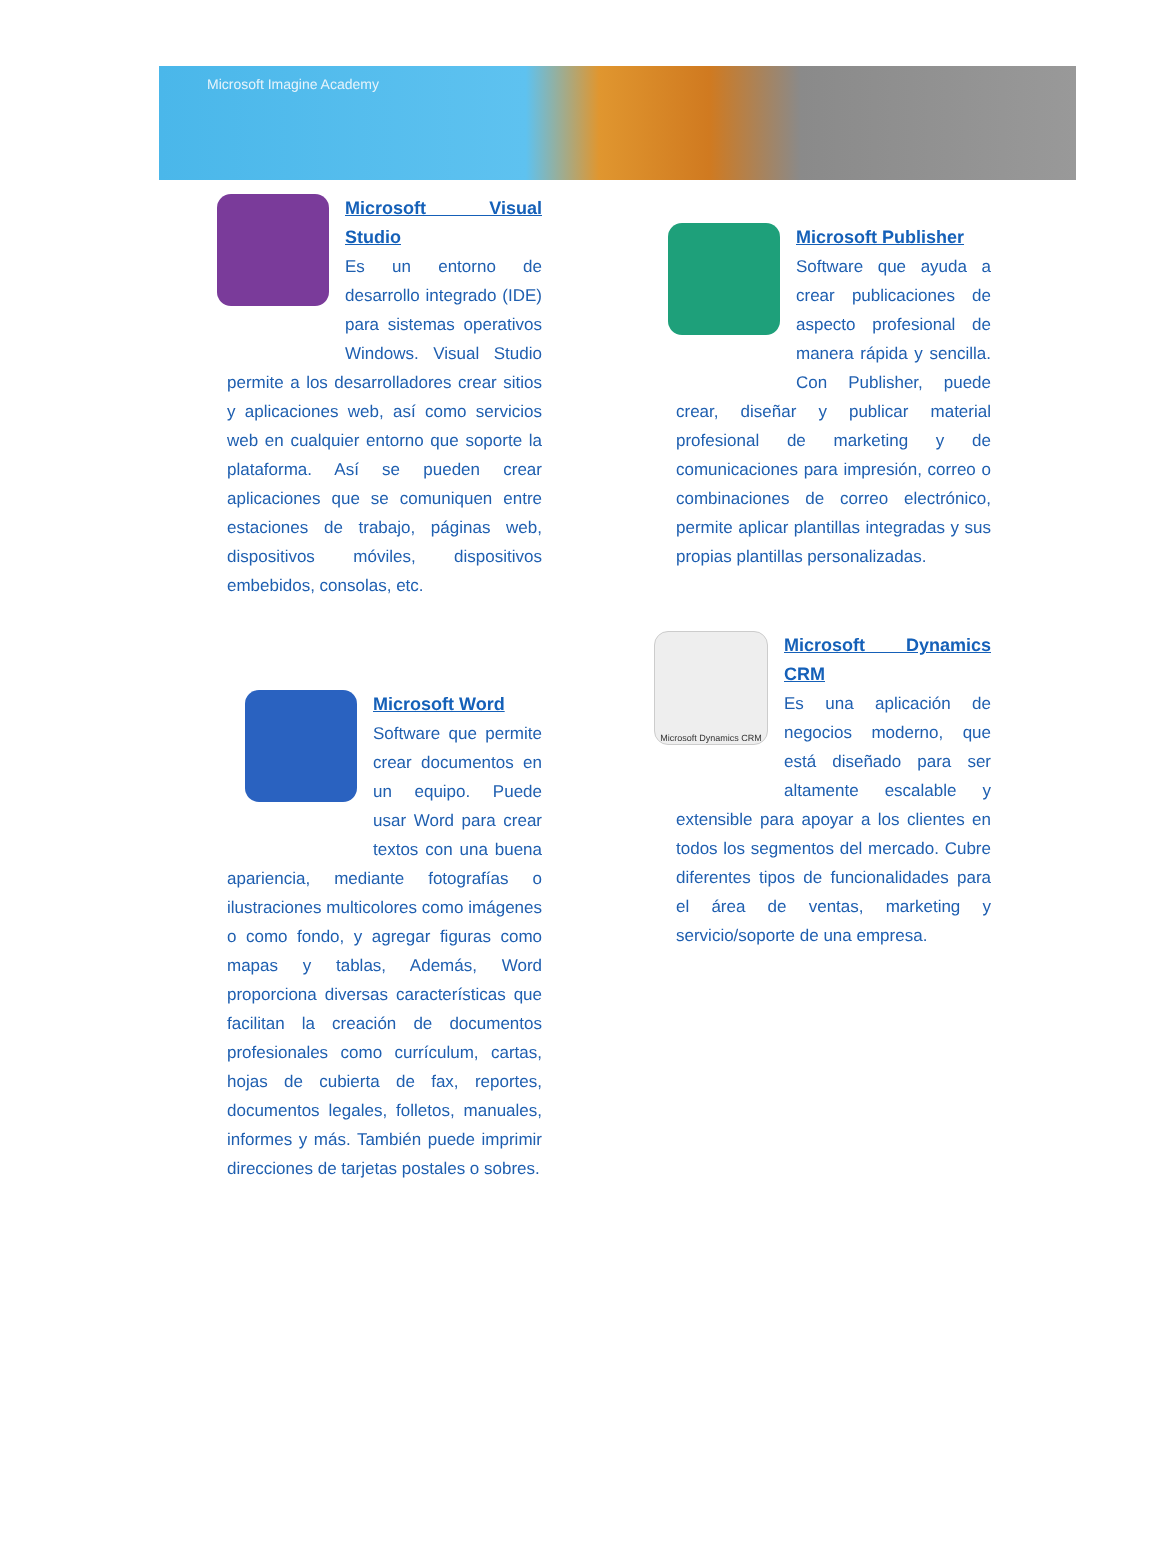Microsoft Imagine Academy
Microsoft Visual Studio
Es un entorno de desarrollo integrado (IDE) para sistemas operativos Windows. Visual Studio permite a los desarrolladores crear sitios y aplicaciones web, así como servicios web en cualquier entorno que soporte la plataforma. Así se pueden crear aplicaciones que se comuniquen entre estaciones de trabajo, páginas web, dispositivos móviles, dispositivos embebidos, consolas, etc.
Microsoft Word
Software que permite crear documentos en un equipo. Puede usar Word para crear textos con una buena apariencia, mediante fotografías o ilustraciones multicolores como imágenes o como fondo, y agregar figuras como mapas y tablas, Además, Word proporciona diversas características que facilitan la creación de documentos profesionales como currículum, cartas, hojas de cubierta de fax, reportes, documentos legales, folletos, manuales, informes y más. También puede imprimir direcciones de tarjetas postales o sobres.
Microsoft Publisher
Software que ayuda a crear publicaciones de aspecto profesional de manera rápida y sencilla. Con Publisher, puede crear, diseñar y publicar material profesional de marketing y de comunicaciones para impresión, correo o combinaciones de correo electrónico, permite aplicar plantillas integradas y sus propias plantillas personalizadas.
Microsoft Dynamics CRM
Microsoft Dynamics CRM
Es una aplicación de negocios moderno, que está diseñado para ser altamente escalable y extensible para apoyar a los clientes en todos los segmentos del mercado. Cubre diferentes tipos de funcionalidades para el área de ventas, marketing y servicio/soporte de una empresa.